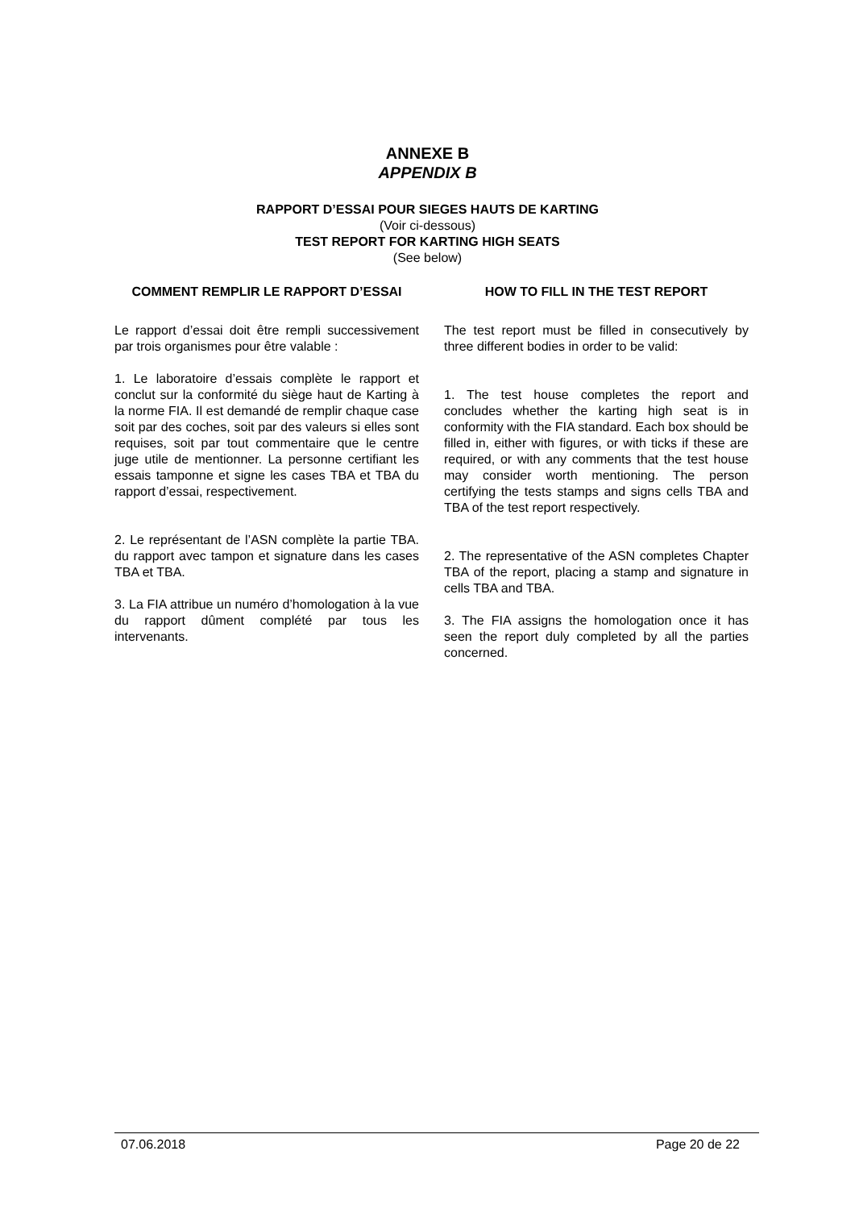ANNEXE B
APPENDIX B
RAPPORT D’ESSAI POUR SIEGES HAUTS DE KARTING
(Voir ci-dessous)
TEST REPORT FOR KARTING HIGH SEATS
(See below)
COMMENT REMPLIR LE RAPPORT D’ESSAI
Le rapport d’essai doit être rempli successivement par trois organismes pour être valable :
1. Le laboratoire d’essais complète le rapport et conclut sur la conformité du siège haut de Karting à la norme FIA. Il est demandé de remplir chaque case soit par des coches, soit par des valeurs si elles sont requises, soit par tout commentaire que le centre juge utile de mentionner. La personne certifiant les essais tamponne et signe les cases TBA et TBA du rapport d’essai, respectivement.
2. Le représentant de l’ASN complète la partie TBA. du rapport avec tampon et signature dans les cases TBA et TBA.
3. La FIA attribue un numéro d’homologation à la vue du rapport dûment complété par tous les intervenants.
HOW TO FILL IN THE TEST REPORT
The test report must be filled in consecutively by three different bodies in order to be valid:
1. The test house completes the report and concludes whether the karting high seat is in conformity with the FIA standard. Each box should be filled in, either with figures, or with ticks if these are required, or with any comments that the test house may consider worth mentioning. The person certifying the tests stamps and signs cells TBA and TBA of the test report respectively.
2. The representative of the ASN completes Chapter TBA of the report, placing a stamp and signature in cells TBA and TBA.
3. The FIA assigns the homologation once it has seen the report duly completed by all the parties concerned.
07.06.2018 Page 20 de 22